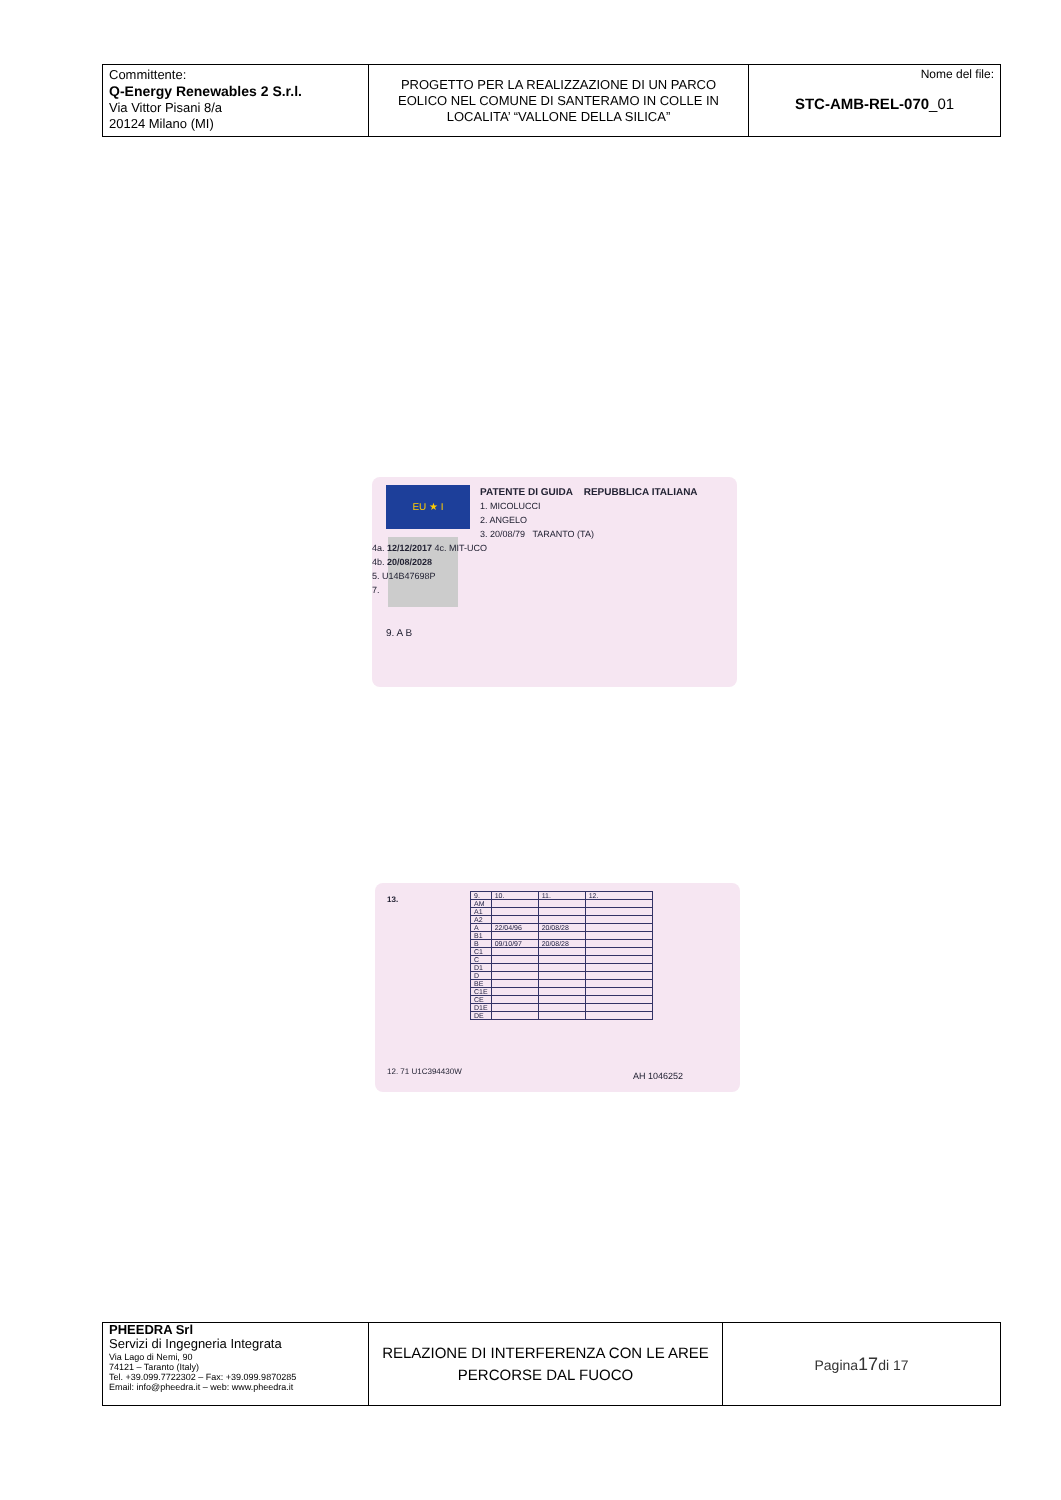| Committente: Q-Energy Renewables 2 S.r.l. Via Vittor Pisani 8/a 20124 Milano (MI) | PROGETTO PER LA REALIZZAZIONE DI UN PARCO EOLICO NEL COMUNE DI SANTERAMO IN COLLE IN LOCALITA’ “VALLONE DELLA SILICA” | Nome del file: STC-AMB-REL-070 _01 |
EU ★ I
PATENTE DI GUIDA REPUBBLICA ITALIANA
1. MICOLUCCI
2. ANGELO
3. 20/08/79 TARANTO (TA)
4a. 12/12/2017 4c. MIT-UCO
4b. 20/08/2028
5. U14B47698P
7.
9. A B
13.
| 9. | 10. | 11. | 12. |
| AM | | | |
| A1 | | | |
| A2 | | | |
| A | 22/04/96 | 20/08/28 | |
| B1 | | | |
| B | 09/10/97 | 20/08/28 | |
| C1 | | | |
| C | | | |
| D1 | | | |
| D | | | |
| BE | | | |
| C1E | | | |
| CE | | | |
| D1E | | | |
| DE | | | |
12. 71 U1C394430W AH 1046252
| PHEEDRA Srl Servizi di Ingegneria Integrata Via Lago di Nemi, 90 74121 – Taranto (Italy) Tel. +39.099.7722302 – Fax: +39.099.9870285 Email: info@pheedra.it – web: www.pheedra.it | RELAZIONE DI INTERFERENZA CON LE AREE PERCORSE DAL FUOCO | Pagina 17 di 17 |